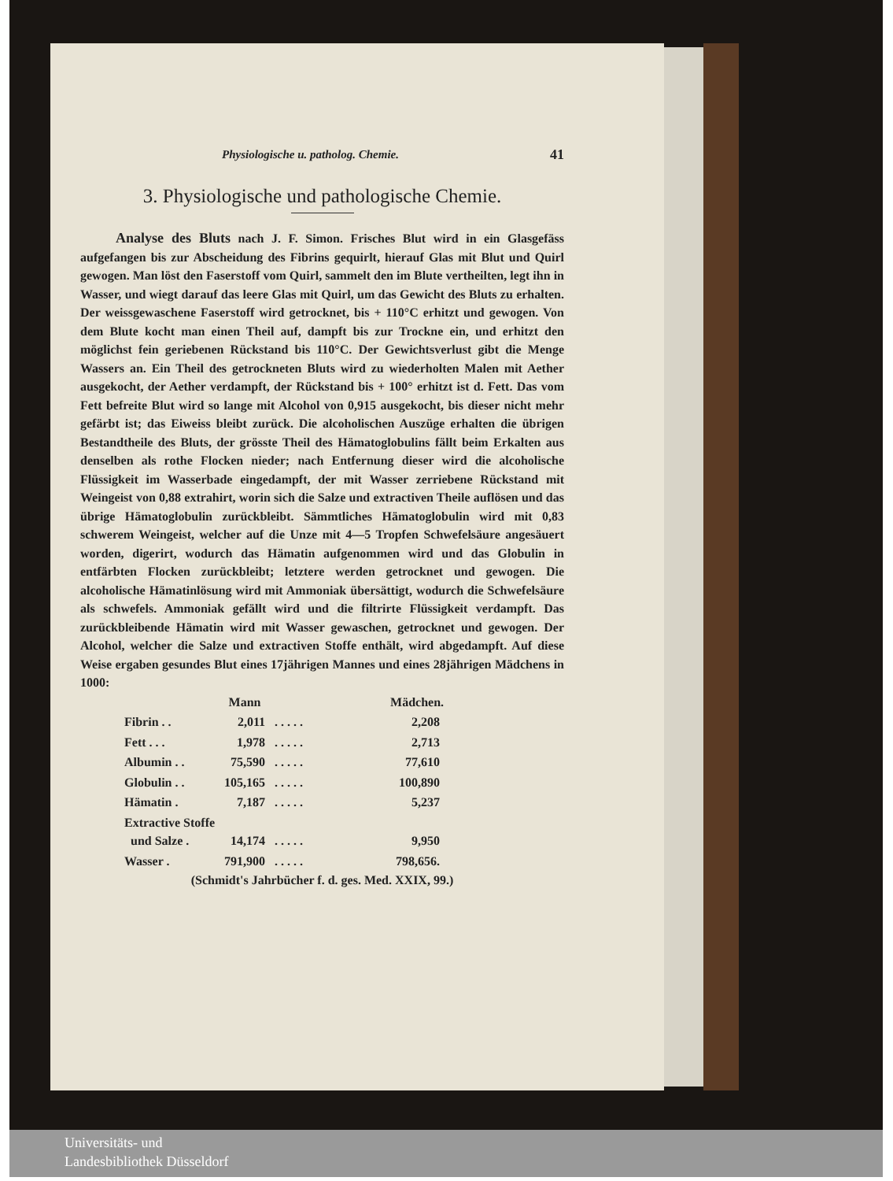Physiologische u. patholog. Chemie. 41
3. Physiologische und pathologische Chemie.
Analyse des Bluts nach J. F. Simon. Frisches Blut wird in ein Glasgefäss aufgefangen bis zur Abscheidung des Fibrins gequirlt, hierauf Glas mit Blut und Quirl gewogen. Man löst den Faserstoff vom Quirl, sammelt den im Blute vertheilten, legt ihn in Wasser, und wiegt darauf das leere Glas mit Quirl, um das Gewicht des Bluts zu erhalten. Der weissgewaschene Faserstoff wird getrocknet, bis + 110°C erhitzt und gewogen. Von dem Blute kocht man einen Theil auf, dampft bis zur Trockne ein, und erhitzt den möglichst fein geriebenen Rückstand bis 110°C. Der Gewichtsverlust gibt die Menge Wassers an. Ein Theil des getrockneten Bluts wird zu wiederholten Malen mit Aether ausgekocht, der Aether verdampft, der Rückstand bis + 100° erhitzt ist d. Fett. Das vom Fett befreite Blut wird so lange mit Alcohol von 0,915 ausgekocht, bis dieser nicht mehr gefärbt ist; das Eiweiss bleibt zurück. Die alcoholischen Auszüge erhalten die übrigen Bestandtheile des Bluts, der grösste Theil des Hämatoglobulins fällt beim Erkalten aus denselben als rothe Flocken nieder; nach Entfernung dieser wird die alcoholische Flüssigkeit im Wasserbade eingedampft, der mit Wasser zerriebene Rückstand mit Weingeist von 0,88 extrahirt, worin sich die Salze und extractiven Theile auflösen und das übrige Hämatoglobulin zurückbleibt. Sämmtliches Hämatoglobulin wird mit 0,83 schwerem Weingeist, welcher auf die Unze mit 4—5 Tropfen Schwefelsäure angesäuert worden, digerirt, wodurch das Hämatin aufgenommen wird und das Globulin in entfärbten Flocken zurückbleibt; letztere werden getrocknet und gewogen. Die alcoholische Hämatinlösung wird mit Ammoniak übersättigt, wodurch die Schwefelsäure als schwefels. Ammoniak gefällt wird und die filtrirte Flüssigkeit verdampft. Das zurückbleibende Hämatin wird mit Wasser gewaschen, getrocknet und gewogen. Der Alcohol, welcher die Salze und extractiven Stoffe enthält, wird abgedampft. Auf diese Weise ergaben gesundes Blut eines 17jährigen Mannes und eines 28jährigen Mädchens in 1000:
| | Mann | | Mädchen. |
| --- | --- | --- | --- |
| Fibrin . . | 2,011 | . . . . . | 2,208 |
| Fett . . . | 1,978 | . . . . . | 2,713 |
| Albumin . . | 75,590 | . . . . . | 77,610 |
| Globulin . . | 105,165 | . . . . . | 100,890 |
| Hämatin . | 7,187 | . . . . . | 5,237 |
| Extractive Stoffe und Salze . | 14,174 | . . . . . | 9,950 |
| Wasser . | 791,900 | . . . . . | 798,656. |
(Schmidt's Jahrbücher f. d. ges. Med. XXIX, 99.)
Universitäts- und
Landesbibliothek Düsseldorf